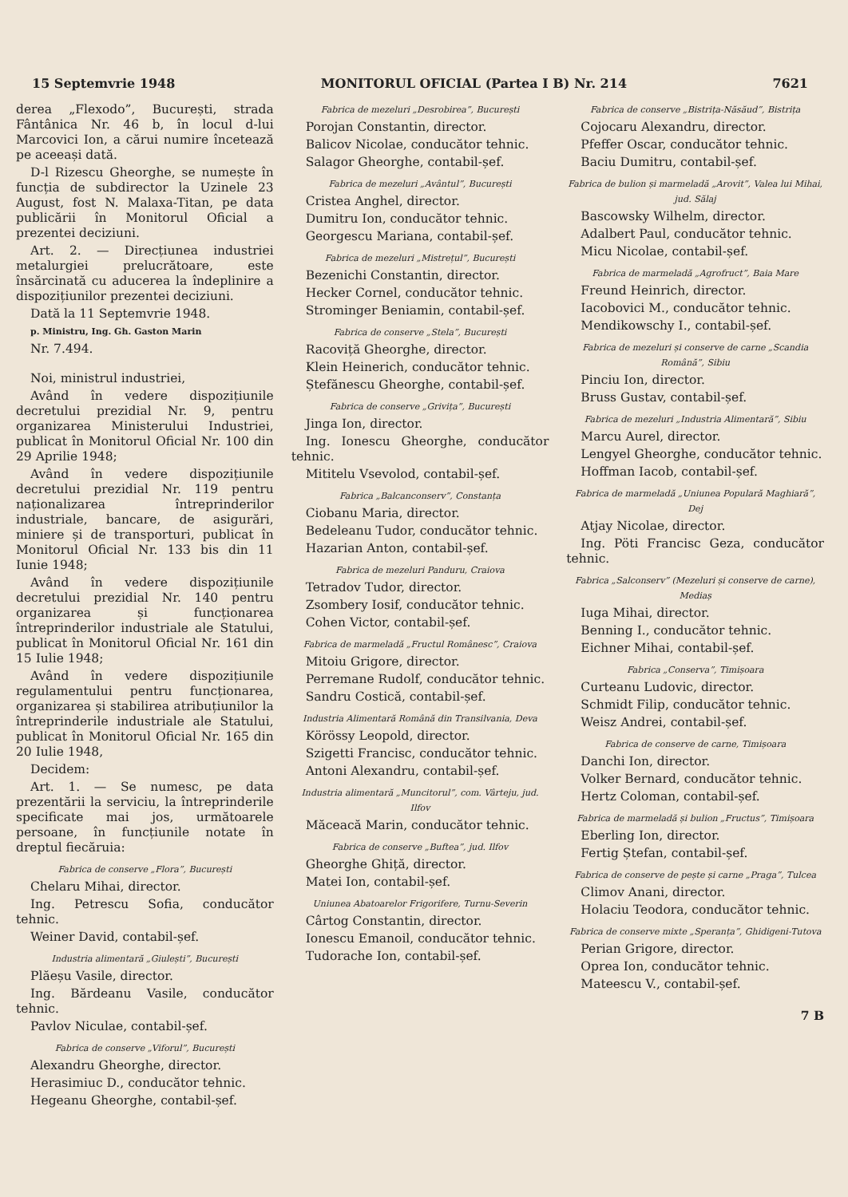15 Septemvrie 1948 MONITORUL OFICIAL (Partea I B) Nr. 214 7621
derea „Flexodo”, București, strada Fântânica Nr. 46 b, în locul d-lui Marcovici Ion, a cărui numire încetează pe aceeași dată.
D-l Rizescu Gheorghe, se numește în funcția de subdirector la Uzinele 23 August, fost N. Malaxa-Titan, pe data publicării în Monitorul Oficial a prezentei deciziuni.
Art. 2. — Direcțiunea industriei metalurgiei prelucrătoare, este însărcinată cu aducerea la îndeplinire a dispozițiunilor prezentei deciziuni.
Dată la 11 Septemvrie 1948.
p. Ministru, Ing. Gh. Gaston Marin
Nr. 7.494.
Noi, ministrul industriei,
Având în vedere dispozițiunile decretului prezidial Nr. 9, pentru organizarea Ministerului Industriei, publicat în Monitorul Oficial Nr. 100 din 29 Aprilie 1948;
Având în vedere dispozițiunile decretului prezidial Nr. 119 pentru naționalizarea întreprinderilor industriale, bancare, de asigurări, miniere și de transporturi, publicat în Monitorul Oficial Nr. 133 bis din 11 Iunie 1948;
Având în vedere dispozițiunile decretului prezidial Nr. 140 pentru organizarea și funcționarea întreprinderilor industriale ale Statului, publicat în Monitorul Oficial Nr. 161 din 15 Iulie 1948;
Având în vedere dispozițiunile regulamentului pentru funcționarea, organizarea și stabilirea atribuțiunilor la întreprinderile industriale ale Statului, publicat în Monitorul Oficial Nr. 165 din 20 Iulie 1948,
Decidem:
Art. 1. — Se numesc, pe data prezentării la serviciu, la întreprinderile specificate mai jos, următoarele persoane, în funcțiunile notate în dreptul fiecăruia:
Fabrica de conserve „Flora”, București
Chelaru Mihai, director.
Ing. Petrescu Sofia, conducător tehnic.
Weiner David, contabil-șef.
Industria alimentară „Giulești”, București
Plăeșu Vasile, director.
Ing. Bărdeanu Vasile, conducător tehnic.
Pavlov Niculae, contabil-șef.
Fabrica de conserve „Viforul”, București
Alexandru Gheorghe, director.
Herasimiuc D., conducător tehnic.
Hegeanu Gheorghe, contabil-șef.
Fabrica de mezeluri „Desrobirea”, București
Porojan Constantin, director.
Balicov Nicolae, conducător tehnic.
Salagor Gheorghe, contabil-șef.
Fabrica de mezeluri „Avântul”, București
Cristea Anghel, director.
Dumitru Ion, conducător tehnic.
Georgescu Mariana, contabil-șef.
Fabrica de mezeluri „Mistrețul”, București
Bezenichi Constantin, director.
Hecker Cornel, conducător tehnic.
Strominger Beniamin, contabil-șef.
Fabrica de conserve „Stela”, București
Racoviță Gheorghe, director.
Klein Heinerich, conducător tehnic.
Ștefănescu Gheorghe, contabil-șef.
Fabrica de conserve „Grivița”, București
Jinga Ion, director.
Ing. Ionescu Gheorghe, conducător tehnic.
Mititelu Vsevolod, contabil-șef.
Fabrica „Balcanconserv”, Constanța
Ciobanu Maria, director.
Bedeleanu Tudor, conducător tehnic.
Hazarian Anton, contabil-șef.
Fabrica de mezeluri Panduru, Craiova
Tetradov Tudor, director.
Zsombery Iosif, conducător tehnic.
Cohen Victor, contabil-șef.
Fabrica de marmeladă „Fructul Românesc”, Craiova
Mitoiu Grigore, director.
Perremane Rudolf, conducător tehnic.
Sandru Costică, contabil-șef.
Industria Alimentară Română din Transilvania, Deva
Körössy Leopold, director.
Szigetti Francisc, conducător tehnic.
Antoni Alexandru, contabil-șef.
Industria alimentară „Muncitorul”, com. Vârteju, jud. Ilfov
Măceacă Marin, conducător tehnic.
Fabrica de conserve „Buftea”, jud. Ilfov
Gheorghe Ghiță, director.
Matei Ion, contabil-șef.
Uniunea Abatoarelor Frigorifere, Turnu-Severin
Cârtog Constantin, director.
Ionescu Emanoil, conducător tehnic.
Tudorache Ion, contabil-șef.
Fabrica de conserve „Bistrița-Năsăud”, Bistrița
Cojocaru Alexandru, director.
Pfeffer Oscar, conducător tehnic.
Baciu Dumitru, contabil-șef.
Fabrica de bulion și marmeladă „Arovit”, Valea lui Mihai, jud. Sălaj
Bascowsky Wilhelm, director.
Adalbert Paul, conducător tehnic.
Micu Nicolae, contabil-șef.
Fabrica de marmeladă „Agrofruct”, Baia Mare
Freund Heinrich, director.
Iacobovici M., conducător tehnic.
Mendikowschy I., contabil-șef.
Fabrica de mezeluri și conserve de carne „Scandia Română”, Sibiu
Pinciu Ion, director.
Bruss Gustav, contabil-șef.
Fabrica de mezeluri „Industria Alimentară”, Sibiu
Marcu Aurel, director.
Lengyel Gheorghe, conducător tehnic.
Hoffman Iacob, contabil-șef.
Fabrica de marmeladă „Uniunea Populară Maghiară”, Dej
Atjay Nicolae, director.
Ing. Pöti Francisc Geza, conducător tehnic.
Fabrica „Salconserv” (Mezeluri și conserve de carne), Mediaș
Iuga Mihai, director.
Benning I., conducător tehnic.
Eichner Mihai, contabil-șef.
Fabrica „Conserva”, Timișoara
Curteanu Ludovic, director.
Schmidt Filip, conducător tehnic.
Weisz Andrei, contabil-șef.
Fabrica de conserve de carne, Timișoara
Danchi Ion, director.
Volker Bernard, conducător tehnic.
Hertz Coloman, contabil-șef.
Fabrica de marmeladă și bulion „Fructus”, Timișoara
Eberling Ion, director.
Fertig Ștefan, contabil-șef.
Fabrica de conserve de pește și carne „Praga”, Tulcea
Climov Anani, director.
Holaciu Teodora, conducător tehnic.
Fabrica de conserve mixte „Speranța”, Ghidigeni-Tutova
Perian Grigore, director.
Oprea Ion, conducător tehnic.
Mateescu V., contabil-șef.
7 B